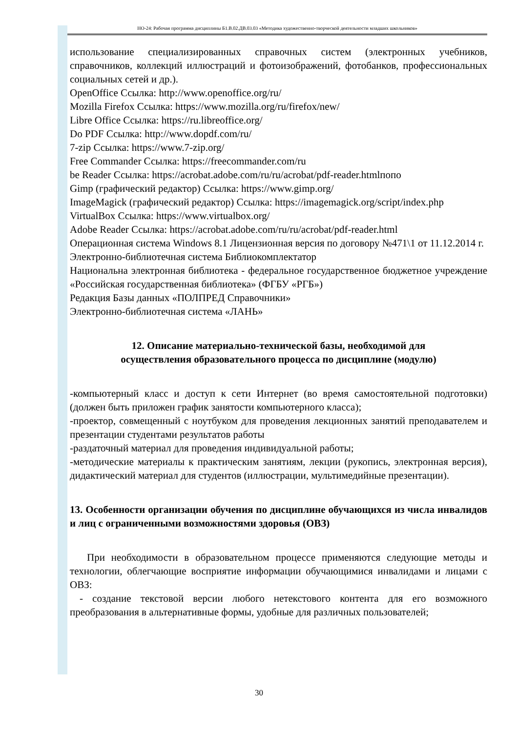НО-24: Рабочая программа дисциплины Б1.В.02.ДВ.03.03 «Методика художественно-творческой деятельности младших школьников»
использование специализированных справочных систем (электронных учебников, справочников, коллекций иллюстраций и фотоизображений, фотобанков, профессиональных социальных сетей и др.).
OpenOffice Ссылка: http://www.openoffice.org/ru/
Mozilla Firefox Ссылка: https://www.mozilla.org/ru/firefox/new/
Libre Office Ссылка: https://ru.libreoffice.org/
Do PDF Ссылка: http://www.dopdf.com/ru/
7-zip Ссылка: https://www.7-zip.org/
Free Commander Ссылка: https://freecommander.com/ru
be Reader Ссылка: https://acrobat.adobe.com/ru/ru/acrobat/pdf-reader.htmlпопо
Gimp (графический редактор) Ссылка: https://www.gimp.org/
ImageMagick (графический редактор) Ссылка: https://imagemagick.org/script/index.php
VirtualBox Ссылка: https://www.virtualbox.org/
Adobe Reader Ссылка: https://acrobat.adobe.com/ru/ru/acrobat/pdf-reader.html
Операционная система Windows 8.1 Лицензионная версия по договору №471\1 от 11.12.2014 г.
Электронно-библиотечная система Библиокомплектатор
Национальна электронная библиотека - федеральное государственное бюджетное учреждение «Российская государственная библиотека» (ФГБУ «РГБ»)
Редакция Базы данных «ПОЛПРЕД Справочники»
Электронно-библиотечная система «ЛАНЬ»
12. Описание материально-технической базы, необходимой для
осуществления образовательного процесса по дисциплине (модулю)
-компьютерный класс и доступ к сети Интернет (во время самостоятельной подготовки) (должен быть приложен график занятости компьютерного класса);
-проектор, совмещенный с ноутбуком для проведения лекционных занятий преподавателем и презентации студентами результатов работы
-раздаточный материал для проведения индивидуальной работы;
-методические материалы к практическим занятиям, лекции (рукопись, электронная версия), дидактический материал для студентов (иллюстрации, мультимедийные презентации).
13. Особенности организации обучения по дисциплине обучающихся из числа инвалидов и лиц с ограниченными возможностями здоровья (ОВЗ)
При необходимости в образовательном процессе применяются следующие методы и технологии, облегчающие восприятие информации обучающимися инвалидами и лицами с ОВЗ:
- создание текстовой версии любого нетекстового контента для его возможного преобразования в альтернативные формы, удобные для различных пользователей;
30